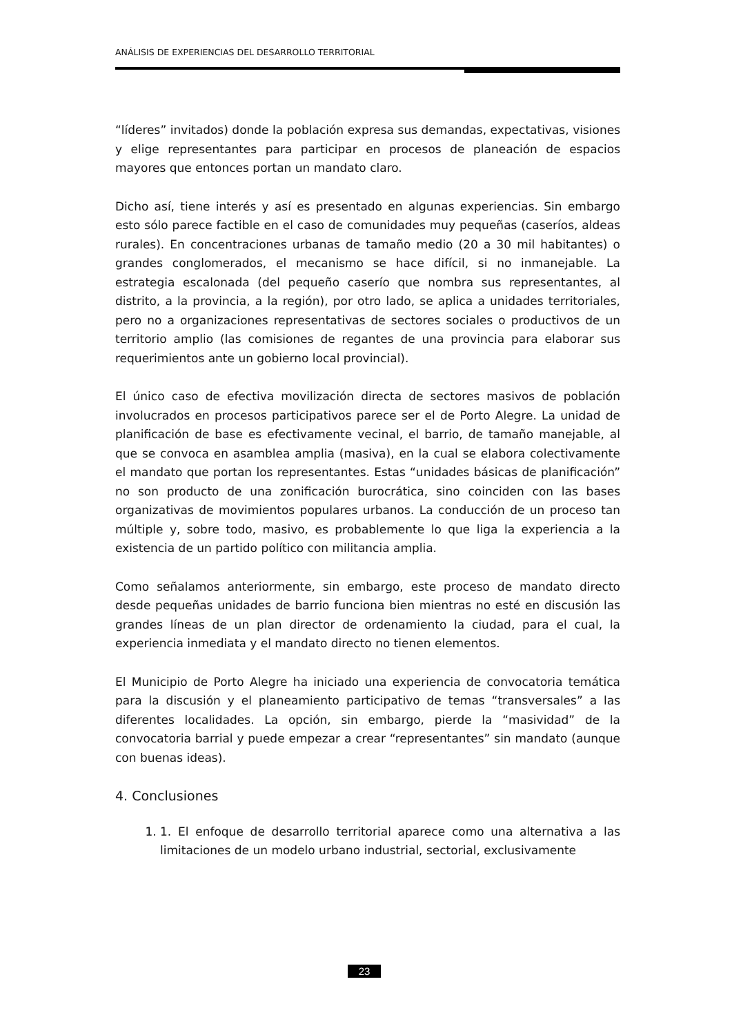ANÁLISIS DE EXPERIENCIAS DEL DESARROLLO TERRITORIAL
“líderes” invitados) donde la población expresa sus demandas, expectativas, visiones y elige representantes para participar en procesos de planeación de espacios mayores que entonces portan un mandato claro.
Dicho así, tiene interés y así es presentado en algunas experiencias. Sin embargo esto sólo parece factible en el caso de comunidades muy pequeñas (caseríos, aldeas rurales). En concentraciones urbanas de tamaño medio (20 a 30 mil habitantes) o grandes conglomerados, el mecanismo se hace difícil, si no inmanejable. La estrategia escalonada (del pequeño caserío que nombra sus representantes, al distrito, a la provincia, a la región), por otro lado, se aplica a unidades territoriales, pero no a organizaciones representativas de sectores sociales o productivos de un territorio amplio (las comisiones de regantes de una provincia para elaborar sus requerimientos ante un gobierno local provincial).
El único caso de efectiva movilización directa de sectores masivos de población involucrados en procesos participativos parece ser el de Porto Alegre. La unidad de planificación de base es efectivamente vecinal, el barrio, de tamaño manejable, al que se convoca en asamblea amplia (masiva), en la cual se elabora colectivamente el mandato que portan los representantes. Estas “unidades básicas de planificación” no son producto de una zonificación burocrática, sino coinciden con las bases organizativas de movimientos populares urbanos. La conducción de un proceso tan múltiple y, sobre todo, masivo, es probablemente lo que liga la experiencia a la existencia de un partido político con militancia amplia.
Como señalamos anteriormente, sin embargo, este proceso de mandato directo desde pequeñas unidades de barrio funciona bien mientras no esté en discusión las grandes líneas de un plan director de ordenamiento la ciudad, para el cual, la experiencia inmediata y el mandato directo no tienen elementos.
El Municipio de Porto Alegre ha iniciado una experiencia de convocatoria temática para la discusión y el planeamiento participativo de temas “transversales” a las diferentes localidades. La opción, sin embargo, pierde la “masividad” de la convocatoria barrial y puede empezar a crear “representantes” sin mandato (aunque con buenas ideas).
4. Conclusiones
1. 1. El enfoque de desarrollo territorial aparece como una alternativa a las limitaciones de un modelo urbano industrial, sectorial, exclusivamente
23